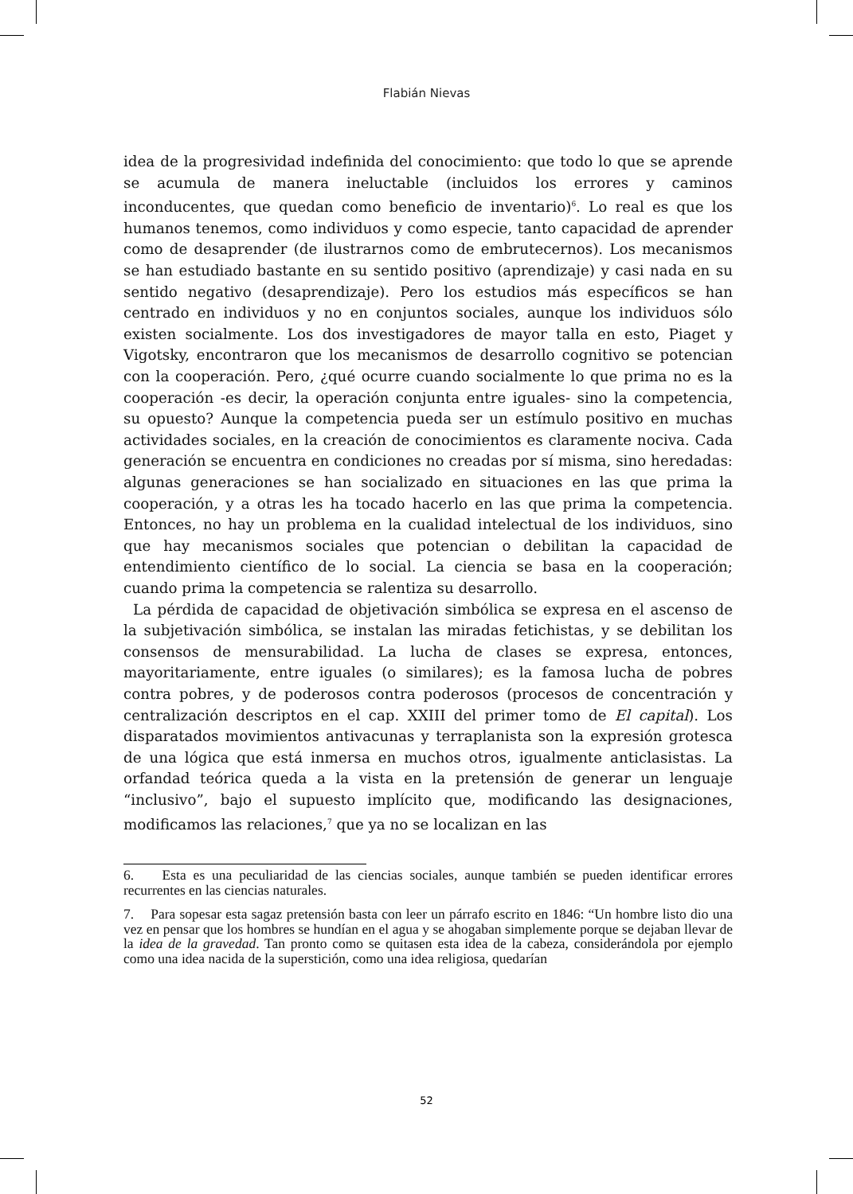Flabián Nievas
idea de la progresividad indefinida del conocimiento: que todo lo que se aprende se acumula de manera ineluctable (incluidos los errores y caminos inconducentes, que quedan como beneficio de inventario)<sup>6</sup>. Lo real es que los humanos tenemos, como individuos y como especie, tanto capacidad de aprender como de desaprender (de ilustrarnos como de embrutecernos). Los mecanismos se han estudiado bastante en su sentido positivo (aprendizaje) y casi nada en su sentido negativo (desaprendizaje). Pero los estudios más específicos se han centrado en individuos y no en conjuntos sociales, aunque los individuos sólo existen socialmente. Los dos investigadores de mayor talla en esto, Piaget y Vigotsky, encontraron que los mecanismos de desarrollo cognitivo se potencian con la cooperación. Pero, ¿qué ocurre cuando socialmente lo que prima no es la cooperación -es decir, la operación conjunta entre iguales- sino la competencia, su opuesto? Aunque la competencia pueda ser un estímulo positivo en muchas actividades sociales, en la creación de conocimientos es claramente nociva. Cada generación se encuentra en condiciones no creadas por sí misma, sino heredadas: algunas generaciones se han socializado en situaciones en las que prima la cooperación, y a otras les ha tocado hacerlo en las que prima la competencia. Entonces, no hay un problema en la cualidad intelectual de los individuos, sino que hay mecanismos sociales que potencian o debilitan la capacidad de entendimiento científico de lo social. La ciencia se basa en la cooperación; cuando prima la competencia se ralentiza su desarrollo.
La pérdida de capacidad de objetivación simbólica se expresa en el ascenso de la subjetivación simbólica, se instalan las miradas fetichistas, y se debilitan los consensos de mensurabilidad. La lucha de clases se expresa, entonces, mayoritariamente, entre iguales (o similares); es la famosa lucha de pobres contra pobres, y de poderosos contra poderosos (procesos de concentración y centralización descriptos en el cap. XXIII del primer tomo de El capital). Los disparatados movimientos antivacunas y terraplanista son la expresión grotesca de una lógica que está inmersa en muchos otros, igualmente anticlasistas. La orfandad teórica queda a la vista en la pretensión de generar un lenguaje “inclusivo”, bajo el supuesto implícito que, modificando las designaciones, modificamos las relaciones,<sup>7</sup> que ya no se localizan en las
6. Esta es una peculiaridad de las ciencias sociales, aunque también se pueden identificar errores recurrentes en las ciencias naturales.
7. Para sopesar esta sagaz pretensión basta con leer un párrafo escrito en 1846: “Un hombre listo dio una vez en pensar que los hombres se hundían en el agua y se ahogaban simplemente porque se dejaban llevar de la idea de la gravedad. Tan pronto como se quitasen esta idea de la cabeza, considerándola por ejemplo como una idea nacida de la superstición, como una idea religiosa, quedarían
52